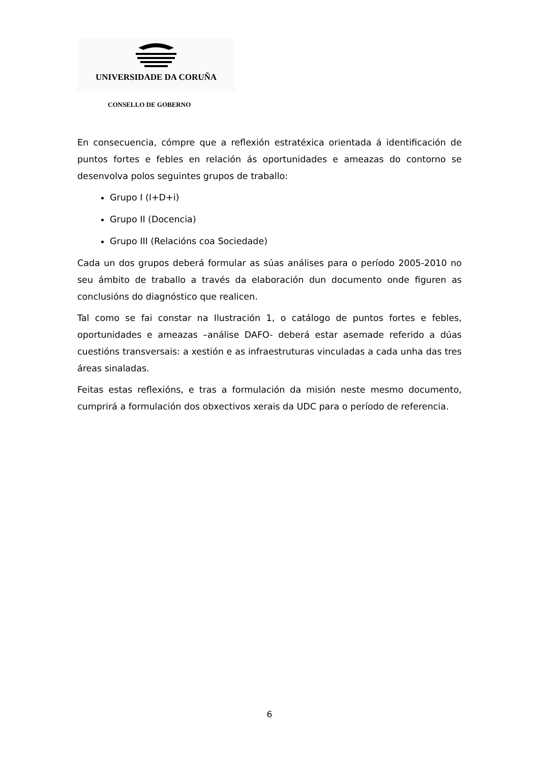UNIVERSIDADE DA CORUÑA
CONSELLO DE GOBERNO
En consecuencia, cómpre que a reflexión estratéxica orientada á identificación de puntos fortes e febles en relación ás oportunidades e ameazas do contorno se desenvolva polos seguintes grupos de traballo:
Grupo I (I+D+i)
Grupo II (Docencia)
Grupo III (Relacións coa Sociedade)
Cada un dos grupos deberá formular as súas análises para o período 2005-2010 no seu ámbito de traballo a través da elaboración dun documento onde figuren as conclusións do diagnóstico que realicen.
Tal como se fai constar na Ilustración 1, o catálogo de puntos fortes e febles, oportunidades e ameazas –análise DAFO- deberá estar asemade referido a dúas cuestións transversais: a xestión e as infraestruturas vinculadas a cada unha das tres áreas sinaladas.
Feitas estas reflexións, e tras a formulación da misión neste mesmo documento, cumprirá a formulación dos obxectivos xerais da UDC para o período de referencia.
6